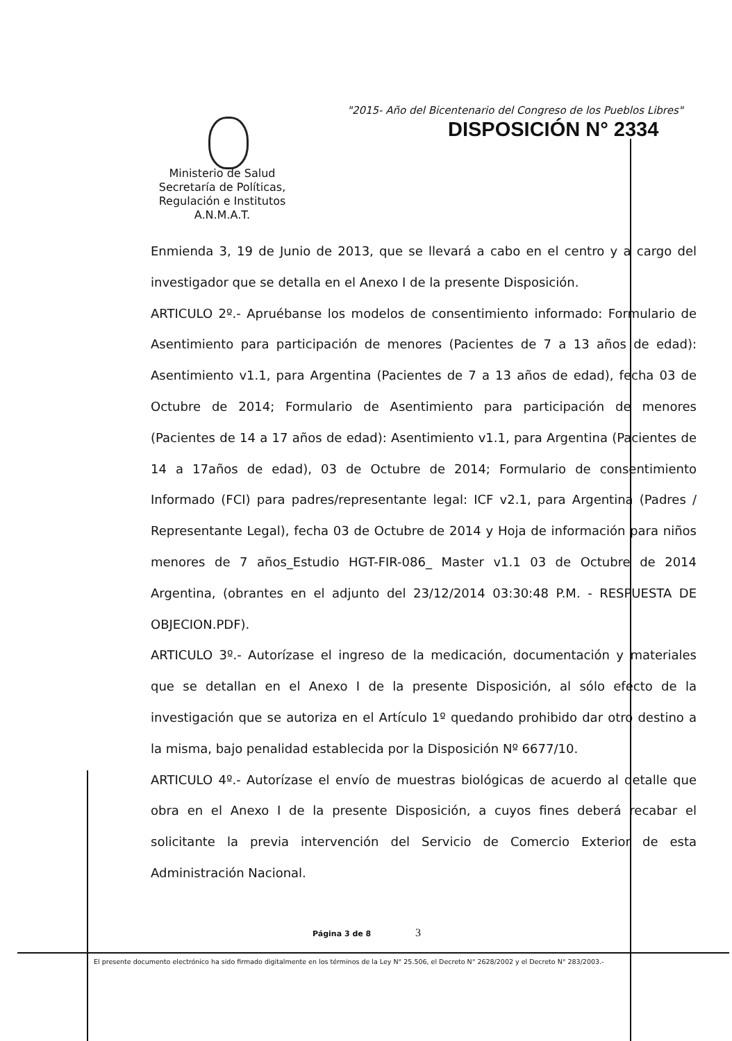"2015- Año del Bicentenario del Congreso de los Pueblos Libres"
DISPOSICIÓN N° 2334
Ministerio de Salud
Secretaría de Políticas,
Regulación e Institutos
A.N.M.A.T.
Enmienda 3, 19 de Junio de 2013, que se llevará a cabo en el centro y a cargo del investigador que se detalla en el Anexo I de la presente Disposición.
ARTICULO 2º.- Apruébanse los modelos de consentimiento informado: Formulario de Asentimiento para participación de menores (Pacientes de 7 a 13 años de edad): Asentimiento v1.1, para Argentina (Pacientes de 7 a 13 años de edad), fecha 03 de Octubre de 2014; Formulario de Asentimiento para participación de menores (Pacientes de 14 a 17 años de edad): Asentimiento v1.1, para Argentina (Pacientes de 14 a 17años de edad), 03 de Octubre de 2014; Formulario de consentimiento Informado (FCI) para padres/representante legal: ICF v2.1, para Argentina (Padres / Representante Legal), fecha 03 de Octubre de 2014 y Hoja de información para niños menores de 7 años_Estudio HGT-FIR-086_ Master v1.1 03 de Octubre de 2014 Argentina, (obrantes en el adjunto del 23/12/2014 03:30:48 P.M. - RESPUESTA DE OBJECION.PDF).
ARTICULO 3º.- Autorízase el ingreso de la medicación, documentación y materiales que se detallan en el Anexo I de la presente Disposición, al sólo efecto de la investigación que se autoriza en el Artículo 1º quedando prohibido dar otro destino a la misma, bajo penalidad establecida por la Disposición Nº 6677/10.
ARTICULO 4º.- Autorízase el envío de muestras biológicas de acuerdo al detalle que obra en el Anexo I de la presente Disposición, a cuyos fines deberá recabar el solicitante la previa intervención del Servicio de Comercio Exterior de esta Administración Nacional.
Página 3 de 8 3
El presente documento electrónico ha sido firmado digitalmente en los términos de la Ley N° 25.506, el Decreto N° 2628/2002 y el Decreto N° 283/2003.-